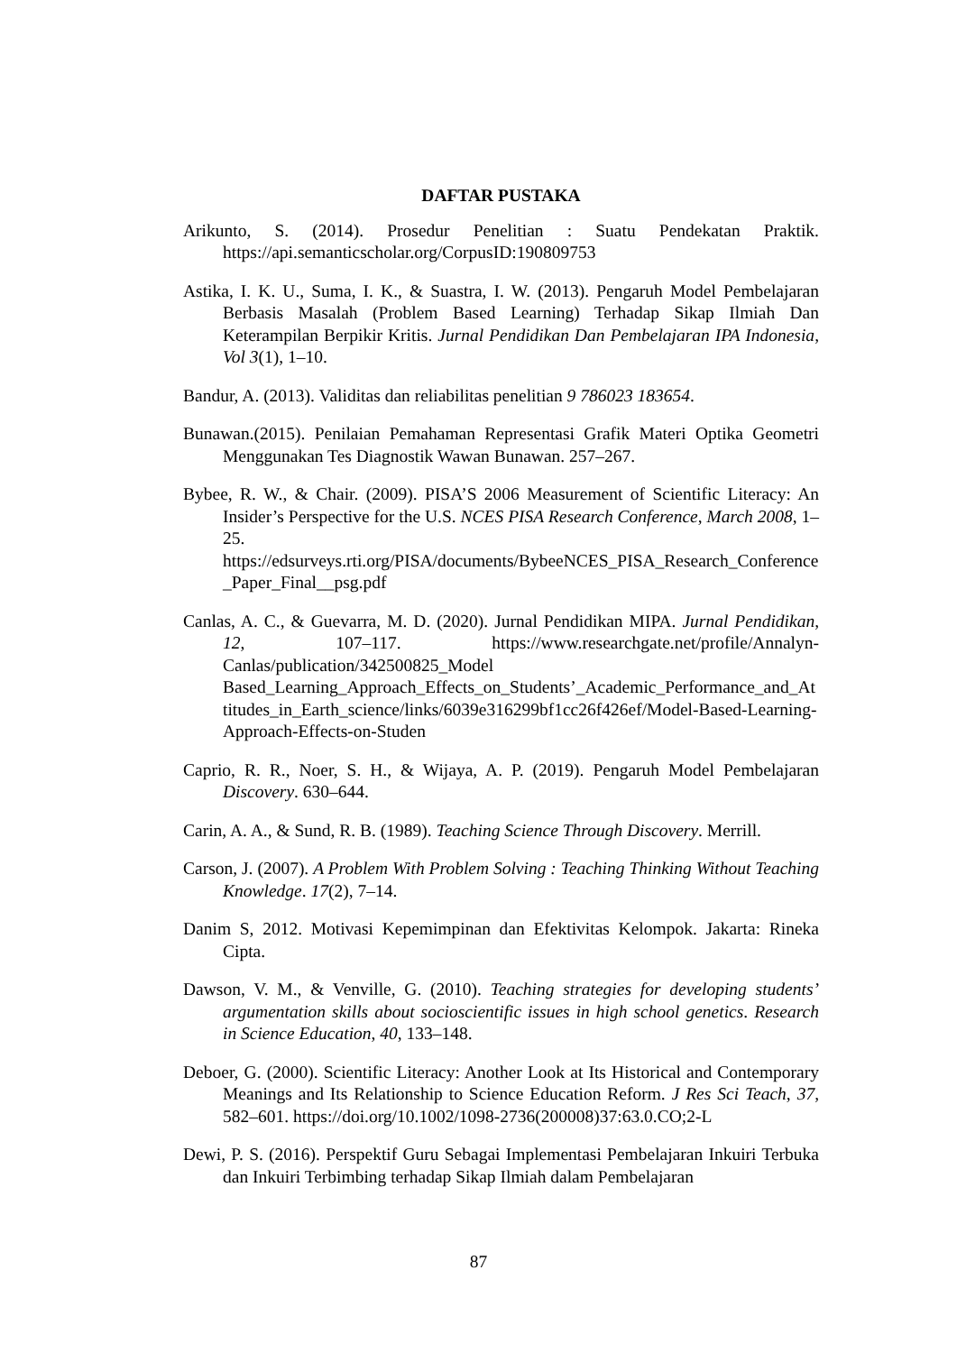DAFTAR PUSTAKA
Arikunto, S. (2014). Prosedur Penelitian : Suatu Pendekatan Praktik. https://api.semanticscholar.org/CorpusID:190809753
Astika, I. K. U., Suma, I. K., & Suastra, I. W. (2013). Pengaruh Model Pembelajaran Berbasis Masalah (Problem Based Learning) Terhadap Sikap Ilmiah Dan Keterampilan Berpikir Kritis. Jurnal Pendidikan Dan Pembelajaran IPA Indonesia, Vol 3(1), 1–10.
Bandur, A. (2013). Validitas dan reliabilitas penelitian 9 786023 183654.
Bunawan.(2015). Penilaian Pemahaman Representasi Grafik Materi Optika Geometri Menggunakan Tes Diagnostik Wawan Bunawan. 257–267.
Bybee, R. W., & Chair. (2009). PISA’S 2006 Measurement of Scientific Literacy: An Insider’s Perspective for the U.S. NCES PISA Research Conference, March 2008, 1–25. https://edsurveys.rti.org/PISA/documents/BybeeNCES_PISA_Research_Conference_Paper_Final__psg.pdf
Canlas, A. C., & Guevarra, M. D. (2020). Jurnal Pendidikan MIPA. Jurnal Pendidikan, 12, 107–117. https://www.researchgate.net/profile/Annalyn-Canlas/publication/342500825_Model Based_Learning_Approach_Effects_on_Students’_Academic_Performance_and_Attitudes_in_Earth_science/links/6039e316299bf1cc26f426ef/Model-Based-Learning-Approach-Effects-on-Studen
Caprio, R. R., Noer, S. H., & Wijaya, A. P. (2019). Pengaruh Model Pembelajaran Discovery. 630–644.
Carin, A. A., & Sund, R. B. (1989). Teaching Science Through Discovery. Merrill.
Carson, J. (2007). A Problem With Problem Solving : Teaching Thinking Without Teaching Knowledge. 17(2), 7–14.
Danim S, 2012. Motivasi Kepemimpinan dan Efektivitas Kelompok. Jakarta: Rineka Cipta.
Dawson, V. M., & Venville, G. (2010). Teaching strategies for developing students’ argumentation skills about socioscientific issues in high school genetics. Research in Science Education, 40, 133–148.
Deboer, G. (2000). Scientific Literacy: Another Look at Its Historical and Contemporary Meanings and Its Relationship to Science Education Reform. J Res Sci Teach, 37, 582–601. https://doi.org/10.1002/1098-2736(200008)37:63.0.CO;2-L
Dewi, P. S. (2016). Perspektif Guru Sebagai Implementasi Pembelajaran Inkuiri Terbuka dan Inkuiri Terbimbing terhadap Sikap Ilmiah dalam Pembelajaran
87